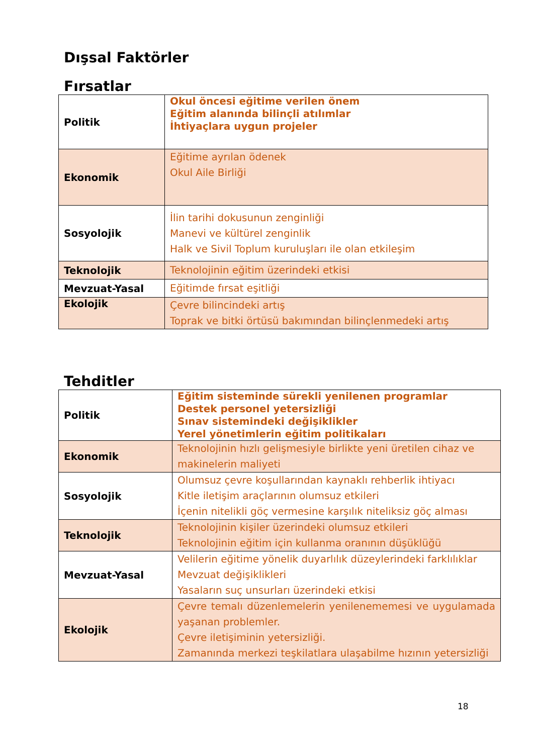Dışsal Faktörler
Fırsatlar
| Politik | Okul öncesi eğitime verilen önem Eğitim alanında bilinçli atılımlar İhtiyaçlara uygun projeler |
| Ekonomik | Eğitime ayrılan ödenek Okul Aile Birliği |
| Sosyolojik | İlin tarihi dokusunun zenginliği Manevi ve kültürel zenginlik Halk ve Sivil Toplum kuruluşları ile olan etkileşim |
| Teknolojik | Teknolojinin eğitim üzerindeki etkisi |
| Mevzuat-Yasal | Eğitimde fırsat eşitliği |
| Ekolojik | Çevre bilincindeki artış Toprak ve bitki örtüsü bakımından bilinçlenmedeki artış |
Tehditler
| Politik | Eğitim sisteminde sürekli yenilenen programlar Destek personel yetersizliği Sınav sistemindeki değişiklikler Yerel yönetimlerin eğitim politikaları |
| Ekonomik | Teknolojinin hızlı gelişmesiyle birlikte yeni üretilen cihaz ve makinelerin maliyeti |
| Sosyolojik | Olumsuz çevre koşullarından kaynaklı rehberlik ihtiyacı Kitle iletişim araçlarının olumsuz etkileri İçenin nitelikli göç vermesine karşılık niteliksiz göç alması |
| Teknolojik | Teknolojinin kişiler üzerindeki olumsuz etkileri Teknolojinin eğitim için kullanma oranının düşüklüğü |
| Mevzuat-Yasal | Velilerin eğitime yönelik duyarlılık düzeylerindeki farklılıklar Mevzuat değişiklikleri Yasaların suç unsurları üzerindeki etkisi |
| Ekolojik | Çevre temalı düzenlemelerin yenilenememesi ve uygulamada yaşanan problemler. Çevre iletişiminin yetersizliği. Zamanında merkezi teşkilatlara ulaşabilme hızının yetersizliği |
18